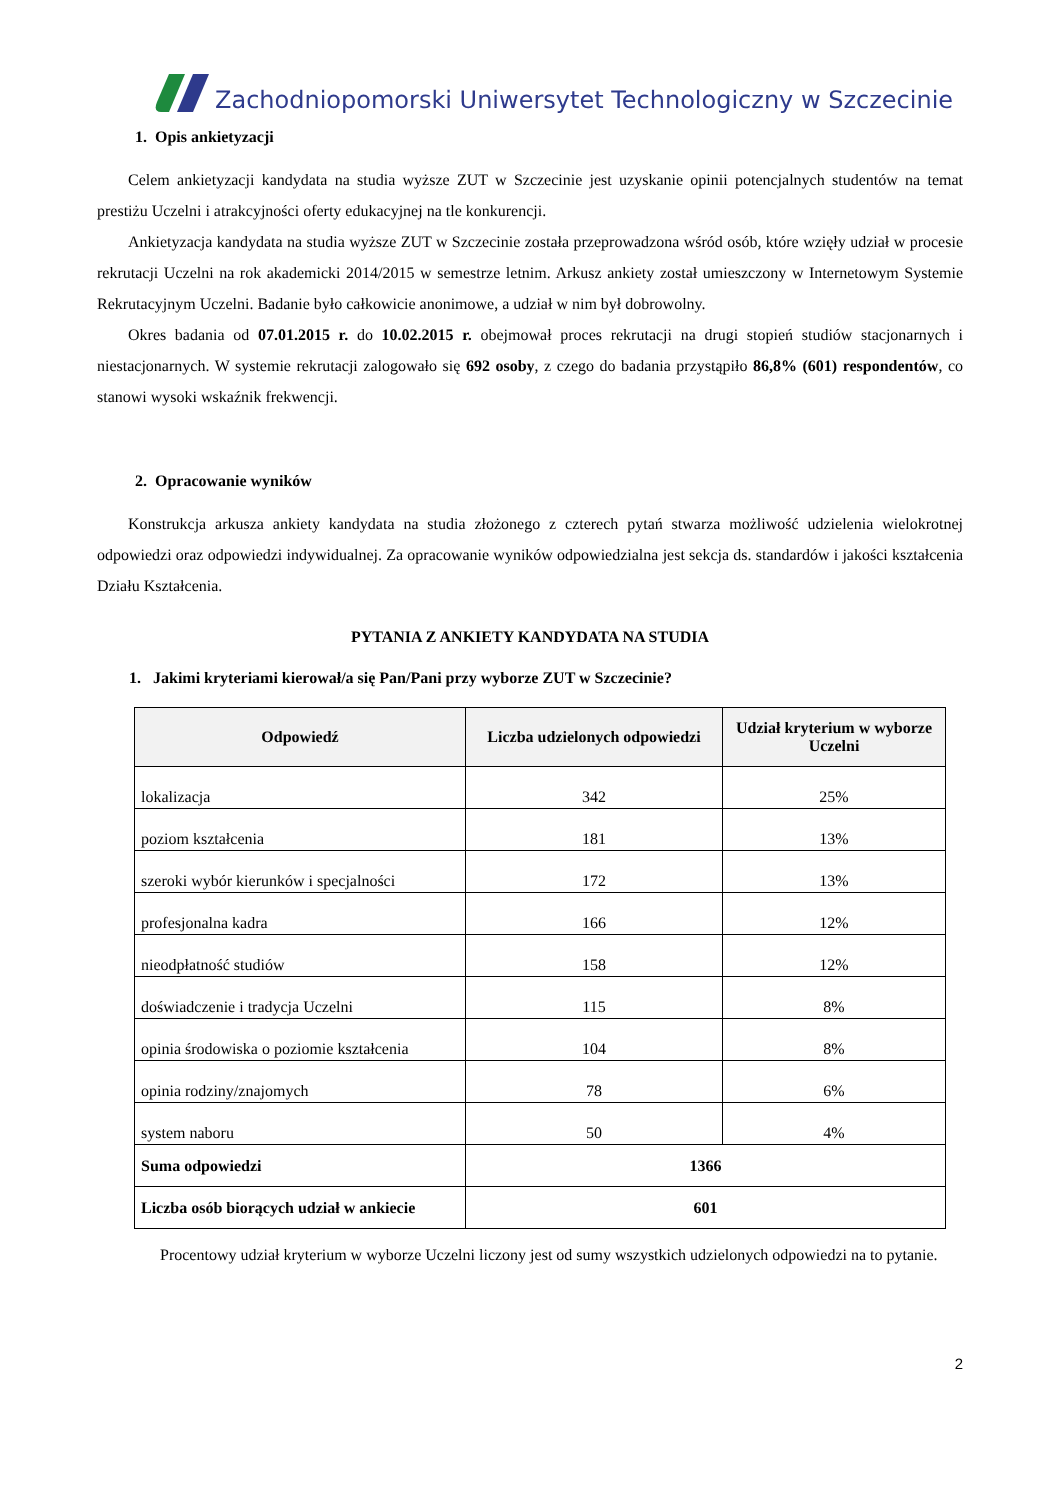Zachodniopomorski Uniwersytet Technologiczny w Szczecinie
1. Opis ankietyzacji
Celem ankietyzacji kandydata na studia wyższe ZUT w Szczecinie jest uzyskanie opinii potencjalnych studentów na temat prestiżu Uczelni i atrakcyjności oferty edukacyjnej na tle konkurencji.
Ankietyzacja kandydata na studia wyższe ZUT w Szczecinie została przeprowadzona wśród osób, które wzięły udział w procesie rekrutacji Uczelni na rok akademicki 2014/2015 w semestrze letnim. Arkusz ankiety został umieszczony w Internetowym Systemie Rekrutacyjnym Uczelni. Badanie było całkowicie anonimowe, a udział w nim był dobrowolny.
Okres badania od 07.01.2015 r. do 10.02.2015 r. obejmował proces rekrutacji na drugi stopień studiów stacjonarnych i niestacjonarnych. W systemie rekrutacji zalogowało się 692 osoby, z czego do badania przystąpiło 86,8% (601) respondentów, co stanowi wysoki wskaźnik frekwencji.
2. Opracowanie wyników
Konstrukcja arkusza ankiety kandydata na studia złożonego z czterech pytań stwarza możliwość udzielenia wielokrotnej odpowiedzi oraz odpowiedzi indywidualnej. Za opracowanie wyników odpowiedzialna jest sekcja ds. standardów i jakości kształcenia Działu Kształcenia.
PYTANIA Z ANKIETY KANDYDATA NA STUDIA
1. Jakimi kryteriami kierował/a się Pan/Pani przy wyborze ZUT w Szczecinie?
| Odpowiedź | Liczba udzielonych odpowiedzi | Udział kryterium w wyborze Uczelni |
| --- | --- | --- |
| lokalizacja | 342 | 25% |
| poziom kształcenia | 181 | 13% |
| szeroki wybór kierunków i specjalności | 172 | 13% |
| profesjonalna kadra | 166 | 12% |
| nieodpłatność studiów | 158 | 12% |
| doświadczenie i tradycja Uczelni | 115 | 8% |
| opinia środowiska o poziomie kształcenia | 104 | 8% |
| opinia rodziny/znajomych | 78 | 6% |
| system naboru | 50 | 4% |
| Suma odpowiedzi | 1366 | |
| Liczba osób biorących udział w ankiecie | 601 | |
Procentowy udział kryterium w wyborze Uczelni liczony jest od sumy wszystkich udzielonych odpowiedzi na to pytanie.
2